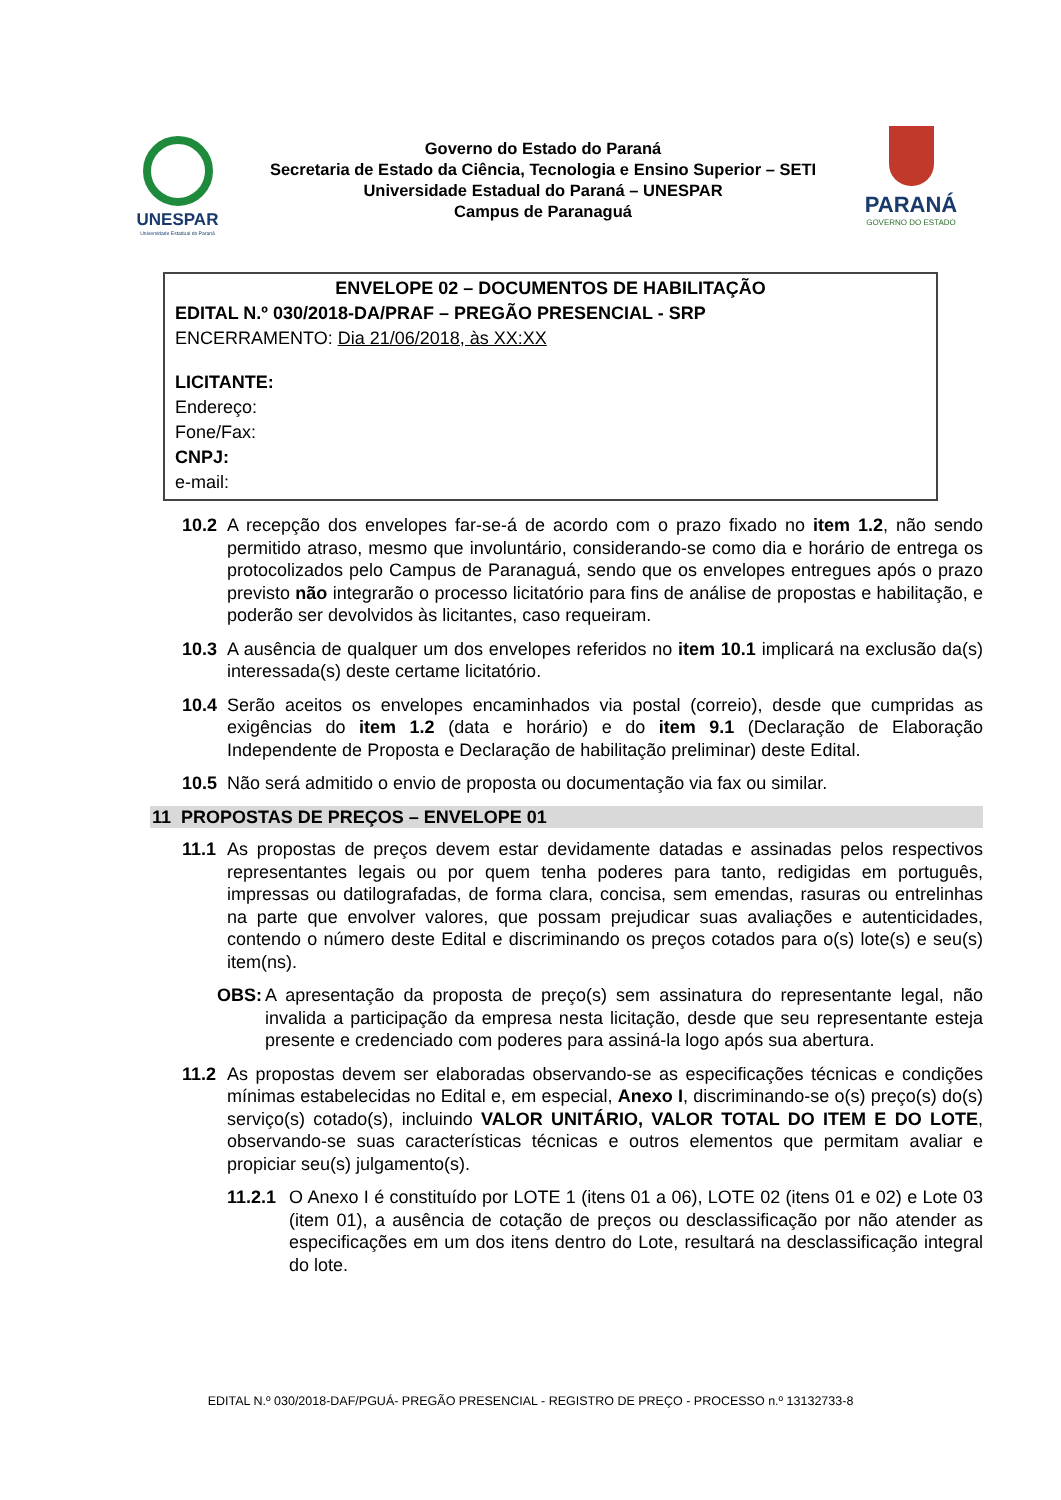UNESPAR
Universidade Estadual do Paraná
Governo do Estado do Paraná
Secretaria de Estado da Ciência, Tecnologia e Ensino Superior – SETI
Universidade Estadual do Paraná – UNESPAR
Campus de Paranaguá
PARANÁ
GOVERNO DO ESTADO
ENVELOPE 02 – DOCUMENTOS DE HABILITAÇÃO
EDITAL N.º 030/2018-DA/PRAF – PREGÃO PRESENCIAL - SRP
ENCERRAMENTO: Dia 21/06/2018, às XX:XX
LICITANTE:
Endereço:
Fone/Fax:
CNPJ:
e-mail:
10.2 A recepção dos envelopes far-se-á de acordo com o prazo fixado no item 1.2, não sendo permitido atraso, mesmo que involuntário, considerando-se como dia e horário de entrega os protocolizados pelo Campus de Paranaguá, sendo que os envelopes entregues após o prazo previsto não integrarão o processo licitatório para fins de análise de propostas e habilitação, e poderão ser devolvidos às licitantes, caso requeiram.
10.3 A ausência de qualquer um dos envelopes referidos no item 10.1 implicará na exclusão da(s) interessada(s) deste certame licitatório.
10.4 Serão aceitos os envelopes encaminhados via postal (correio), desde que cumpridas as exigências do item 1.2 (data e horário) e do item 9.1 (Declaração de Elaboração Independente de Proposta e Declaração de habilitação preliminar) deste Edital.
10.5 Não será admitido o envio de proposta ou documentação via fax ou similar.
11 PROPOSTAS DE PREÇOS – ENVELOPE 01
11.1 As propostas de preços devem estar devidamente datadas e assinadas pelos respectivos representantes legais ou por quem tenha poderes para tanto, redigidas em português, impressas ou datilografadas, de forma clara, concisa, sem emendas, rasuras ou entrelinhas na parte que envolver valores, que possam prejudicar suas avaliações e autenticidades, contendo o número deste Edital e discriminando os preços cotados para o(s) lote(s) e seu(s) item(ns).
OBS: A apresentação da proposta de preço(s) sem assinatura do representante legal, não invalida a participação da empresa nesta licitação, desde que seu representante esteja presente e credenciado com poderes para assiná-la logo após sua abertura.
11.2 As propostas devem ser elaboradas observando-se as especificações técnicas e condições mínimas estabelecidas no Edital e, em especial, Anexo I, discriminando-se o(s) preço(s) do(s) serviço(s) cotado(s), incluindo VALOR UNITÁRIO, VALOR TOTAL DO ITEM E DO LOTE, observando-se suas características técnicas e outros elementos que permitam avaliar e propiciar seu(s) julgamento(s).
11.2.1
O Anexo I é constituído por LOTE 1 (itens 01 a 06), LOTE 02 (itens 01 e 02) e Lote 03 (item 01), a ausência de cotação de preços ou desclassificação por não atender as especificações em um dos itens dentro do Lote, resultará na desclassificação integral do lote.
EDITAL N.º 030/2018-DAF/PGUÁ- PREGÃO PRESENCIAL - REGISTRO DE PREÇO - PROCESSO n.º 13132733-8